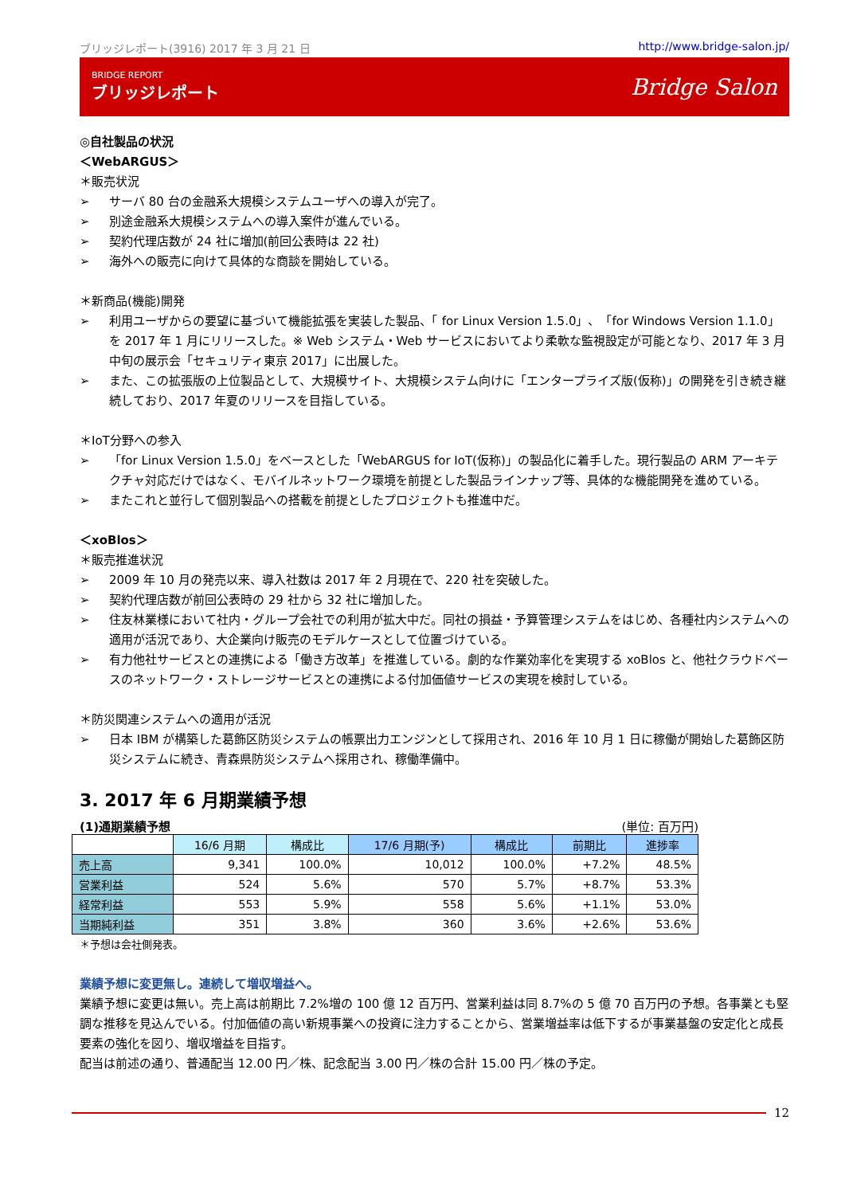ブリッジレポート(3916) 2017 年 3 月 21 日 http://www.bridge-salon.jp/
BRIDGE REPORT
ブリッジレポート
Bridge Salon
◎自社製品の状況
＜WebARGUS＞
＊販売状況
➢ サーバ 80 台の金融系大規模システムユーザへの導入が完了。
➢ 別途金融系大規模システムへの導入案件が進んでいる。
➢ 契約代理店数が 24 社に増加(前回公表時は 22 社)
➢ 海外への販売に向けて具体的な商談を開始している。
＊新商品(機能)開発
➢ 利用ユーザからの要望に基づいて機能拡張を実装した製品、「 for Linux Version 1.5.0」、「for Windows Version 1.1.0」 を 2017 年 1 月にリリースした。※ Web システム・Web サービスにおいてより柔軟な監視設定が可能となり、2017 年 3 月中旬の展示会「セキュリティ東京 2017」に出展した。
➢ また、この拡張版の上位製品として、大規模サイト、大規模システム向けに「エンタープライズ版(仮称)」の開発を引き続き継続しており、2017 年夏のリリースを目指している。
＊IoT分野への参入
➢ 「for Linux Version 1.5.0」をベースとした「WebARGUS for IoT(仮称)」の製品化に着手した。現行製品の ARM アーキテクチャ対応だけではなく、モバイルネットワーク環境を前提とした製品ラインナップ等、具体的な機能開発を進めている。
➢ またこれと並行して個別製品への搭載を前提としたプロジェクトも推進中だ。
＜xoBlos＞
＊販売推進状況
➢ 2009 年 10 月の発売以来、導入社数は 2017 年 2 月現在で、220 社を突破した。
➢ 契約代理店数が前回公表時の 29 社から 32 社に増加した。
➢ 住友林業様において社内・グループ会社での利用が拡大中だ。同社の損益・予算管理システムをはじめ、各種社内システムへの適用が活況であり、大企業向け販売のモデルケースとして位置づけている。
➢ 有力他社サービスとの連携による「働き方改革」を推進している。劇的な作業効率化を実現する xoBlos と、他社クラウドベースのネットワーク・ストレージサービスとの連携による付加価値サービスの実現を検討している。
＊防災関連システムへの適用が活況
➢ 日本 IBM が構築した葛飾区防災システムの帳票出力エンジンとして採用され、2016 年 10 月 1 日に稼働が開始した葛飾区防災システムに続き、青森県防災システムへ採用され、稼働準備中。
3. 2017 年 6 月期業績予想
(1)通期業績予想 (単位: 百万円)
| | 16/6 月期 | 構成比 | 17/6 月期(予) | 構成比 | 前期比 | 進捗率 |
| --- | --- | --- | --- | --- | --- | --- |
| 売上高 | 9,341 | 100.0% | 10,012 | 100.0% | +7.2% | 48.5% |
| 営業利益 | 524 | 5.6% | 570 | 5.7% | +8.7% | 53.3% |
| 経常利益 | 553 | 5.9% | 558 | 5.6% | +1.1% | 53.0% |
| 当期純利益 | 351 | 3.8% | 360 | 3.6% | +2.6% | 53.6% |
＊予想は会社側発表。
業績予想に変更無し。連続して増収増益へ。
業績予想に変更は無い。売上高は前期比 7.2%増の 100 億 12 百万円、営業利益は同 8.7%の 5 億 70 百万円の予想。各事業とも堅調な推移を見込んでいる。付加価値の高い新規事業への投資に注力することから、営業増益率は低下するが事業基盤の安定化と成長要素の強化を図り、増収増益を目指す。
配当は前述の通り、普通配当 12.00 円／株、記念配当 3.00 円／株の合計 15.00 円／株の予定。
12